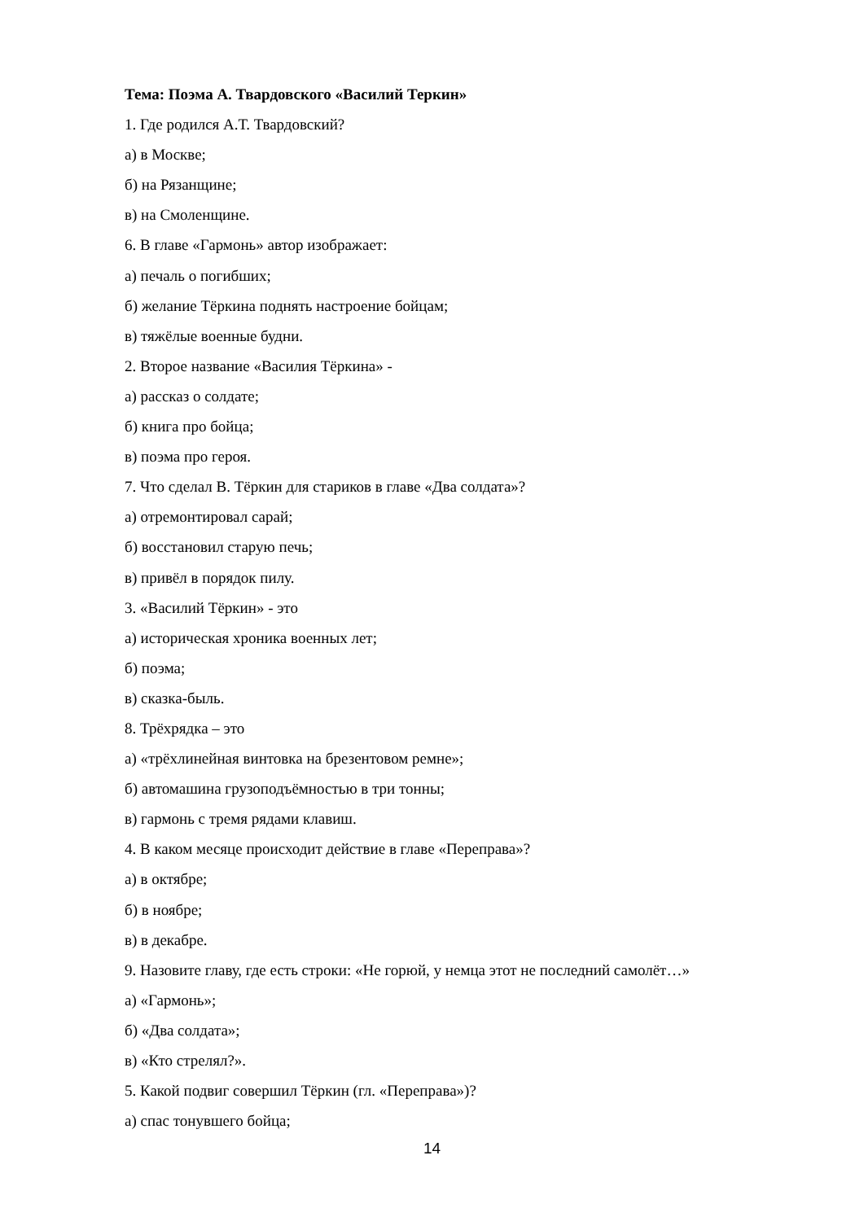Тема: Поэма А. Твардовского «Василий Теркин»
1. Где родился А.Т. Твардовский?
а) в Москве;
б) на Рязанщине;
в) на Смоленщине.
6. В главе «Гармонь» автор изображает:
а) печаль о погибших;
б) желание Тёркина поднять настроение бойцам;
в) тяжёлые военные будни.
2. Второе название «Василия Тёркина» -
а) рассказ о солдате;
б) книга про бойца;
в) поэма про героя.
7. Что сделал В. Тёркин для стариков в главе «Два солдата»?
а) отремонтировал сарай;
б) восстановил старую печь;
в) привёл в порядок пилу.
3. «Василий Тёркин» - это
а) историческая хроника военных лет;
б) поэма;
в) сказка-быль.
8. Трёхрядка – это
а) «трёхлинейная винтовка на брезентовом ремне»;
б) автомашина грузоподъёмностью в три тонны;
в) гармонь с тремя рядами клавиш.
4. В каком месяце происходит действие в главе «Переправа»?
а) в октябре;
б) в ноябре;
в) в декабре.
9. Назовите главу, где есть строки: «Не горюй, у немца этот не последний самолёт…»
а) «Гармонь»;
б) «Два солдата»;
в) «Кто стрелял?».
5. Какой подвиг совершил Тёркин (гл. «Переправа»)?
а) спас тонувшего бойца;
14